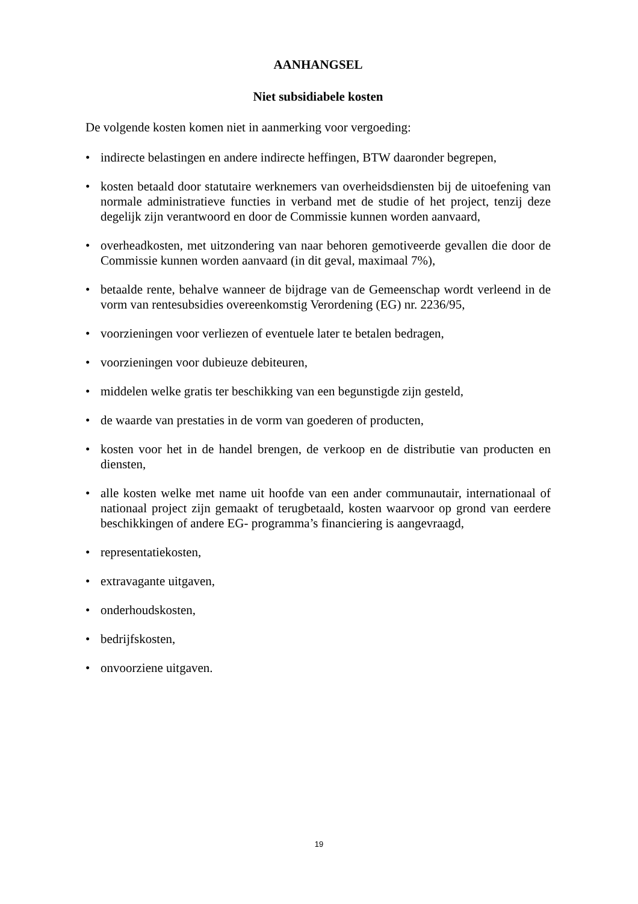AANHANGSEL
Niet subsidiabele kosten
De volgende kosten komen niet in aanmerking voor vergoeding:
• indirecte belastingen en andere indirecte heffingen, BTW daaronder begrepen,
• kosten betaald door statutaire werknemers van overheidsdiensten bij de uitoefening van normale administratieve functies in verband met de studie of het project, tenzij deze degelijk zijn verantwoord en door de Commissie kunnen worden aanvaard,
• overheadkosten, met uitzondering van naar behoren gemotiveerde gevallen die door de Commissie kunnen worden aanvaard (in dit geval, maximaal 7%),
• betaalde rente, behalve wanneer de bijdrage van de Gemeenschap wordt verleend in de vorm van rentesubsidies overeenkomstig Verordening (EG) nr. 2236/95,
• voorzieningen voor verliezen of eventuele later te betalen bedragen,
• voorzieningen voor dubieuze debiteuren,
• middelen welke gratis ter beschikking van een begunstigde zijn gesteld,
• de waarde van prestaties in de vorm van goederen of producten,
• kosten voor het in de handel brengen, de verkoop en de distributie van producten en diensten,
• alle kosten welke met name uit hoofde van een ander communautair, internationaal of nationaal project zijn gemaakt of terugbetaald, kosten waarvoor op grond van eerdere beschikkingen of andere EG- programma’s financiering is aangevraagd,
• representatiekosten,
• extravagante uitgaven,
• onderhoudskosten,
• bedrijfskosten,
• onvoorziene uitgaven.
19